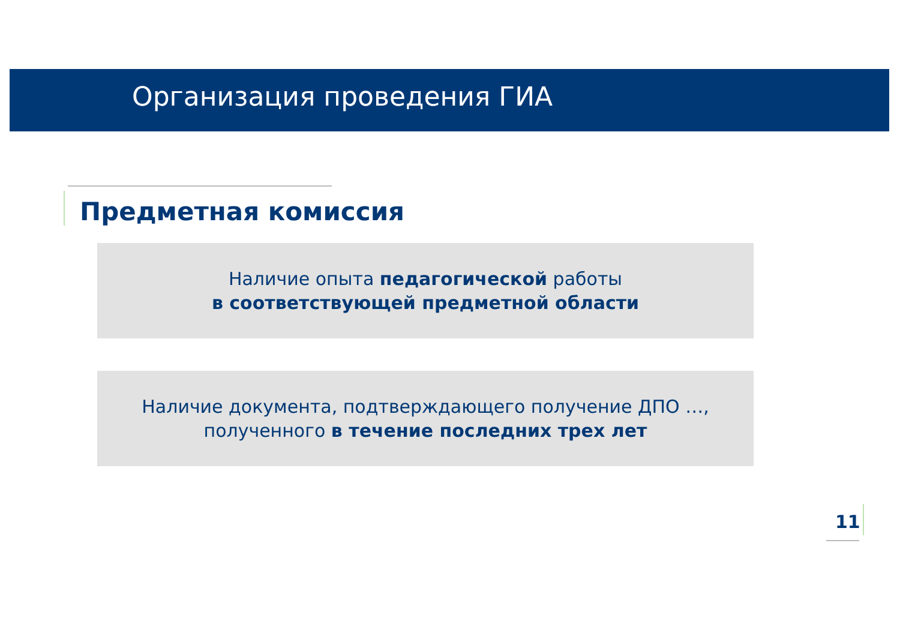Организация проведения ГИА
Предметная комиссия
Наличие опыта педагогической работы
в соответствующей предметной области
Наличие документа, подтверждающего получение ДПО …,
полученного в течение последних трех лет
11